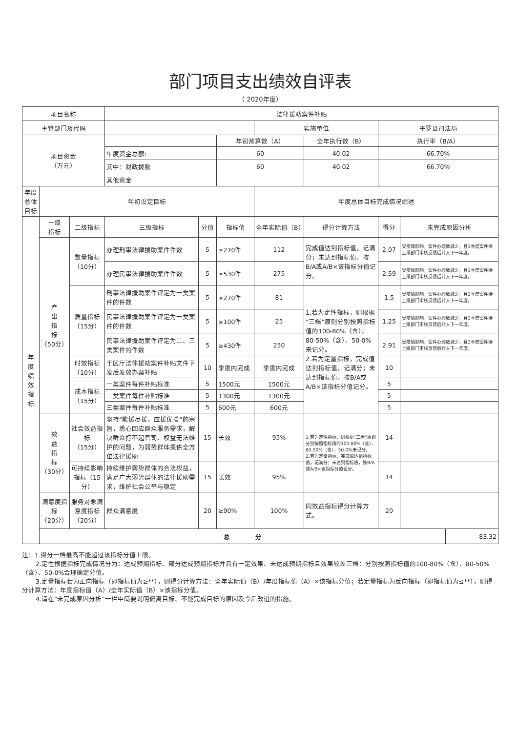部门项目支出绩效自评表
（ 2020年度）
| 项目名称 | | | 法律援助案件补贴 | | | | | | | |
| 主管部门及代码 | | | | | | 实施单位 | | 平罗县司法局 | | |
| 项目资金 （万元） | | | | | 年初预算数（A） | | 全年执行数（B） | 执行率（B/A） | | |
| | | | 年度资金总额: | | 60 | | 40.02 | 66.70% | | |
| | | | 其中：财政拨款 | | 60 | | 40.02 | 66.70% | | |
| | | | 其他资金 | | | | | | | |
| 年度 总体 目标 | 年初设定目标 | | | | | 年度总体目标完成情况综述 | | | | |
| 年 度 绩 效 指 标 | 一级 指标 | 二级指标 | 三级指标 | 分值 | 指标值 | 全年实际值（B） | 得分计算方法 | 得分 | 未完成原因分析 | |
| | 产 出 指 标 （50分） | 数量指标 （10分） | 办理刑事法律援助案件件数 | 5 | ≥270件 | 112 | 完成值达到指标值，记满分；未达到指标值，按B/A或A/B×该指标分值记分。 | 2.07 | 受疫情影响，案件办理数减少，且3季度案件待上级部门审核反馈后计入下一年度。 | |
| | | | 办理民事法律援助案件件数 | 5 | ≥530件 | 275 | | 2.59 | 受疫情影响，案件办理数减少，且3季度案件待上级部门审核反馈后计入下一年度。 | |
| | | 质量指标 （15分） | 刑事法律援助案件评定为一类案件的件数 | 5 | ≥270件 | 81 | 1.若为定性指标，则根据“三档”原则分别按照指标值的100-80%（含）、80-50%（含）、50-0%来记分。 2.若为定量指标，完成值达到指标值，记满分；未达到指标值，按B/A或A/B×该指标分值记分。 | 1.5 | 受疫情影响，案件办理数减少，且3季度案件待上级部门审核反馈后计入下一年度。 | |
| | | | 民事法律援助案件评定为一类案件的件数 | 5 | ≥100件 | 25 | | 1.25 | 受疫情影响，案件办理数减少，且3季度案件待上级部门审核反馈后计入下一年度。 | |
| | | | 民事法律援助案件评定为二、三类案件的件数 | 5 | ≥430件 | 250 | | 2.91 | 受疫情影响，案件办理数减少，且3季度案件待上级部门审核反馈后计入下一年度。 | |
| | | 时效指标（10分） | 于区厅法律援助案件补贴文件下发后发放办案补贴 | 10 | 季度内完成 | 季度内完成 | | 10 | | |
| | | 成本指标 （15分） | 一类案件每件补贴标准 | 5 | 1500元 | 1500元 | | 5 | | |
| | | | 二类案件每件补贴标准 | 5 | 1300元 | 1300元 | | 5 | | |
| | | | 三类案件每件补贴标准 | 5 | 600元 | 600元 | | 5 | | |
| | 效 益 指 标 （30分） | 社会效益指标 （15分） | 坚持“能援尽援，应援优援”的宗旨，悉心回应群众服务需求，解决群众打不起官司、权益无法维护的问题，为弱势群体提供全方位法律援助 | 15 | 长效 | 95% | 1.若为定性指标，则根据“三档”原则分别按照指标值的100-80%（含）、80-50%（含）、50-0%来记分。 2.若为定量指标，完成值达到指标值，记满分；未达到指标值，按B/A或A/B×该指标分值记分。 | 14 | | |
| | | 可持续影响指标（15分） | 持续维护弱势群体的合法权益，满足广大弱势群体的法律援助需求，维护社会公平与稳定 | 15 | 长效 | 95% | | 14 | | |
| | 满意度指标 （20分） | 服务对象满意度指标 （20分） | 群众满意度 | 20 | ≥90% | 100% | 同效益指标得分计算方式。 | 20 | | |
| | 总 分 | | | | | | | | | 83.32 |
注：1.得分一档最高不能超过该指标分值上限。
2.定性根据指标完成情况分为：达成预期指标、部分达成预期指标并具有一定效果、未达成预期指标且效果较差三档：分别按照指标值的100-80%（含）、80-50%（含）、50-0%合理确定分值。
3.定量指标若为正向指标（即指标值为≥**），则得分计算方法：全年实际值（B）/年度指标值（A）×该指标分值；若定量指标为反向指标（即指标值为≤**），则得分计算方法：年度指标值（A）/全年实际值（B）×该指标分值。
4.请在“未完成原因分析”一栏中简要说明偏离目标、不能完成目标的原因及今后改进的措施。